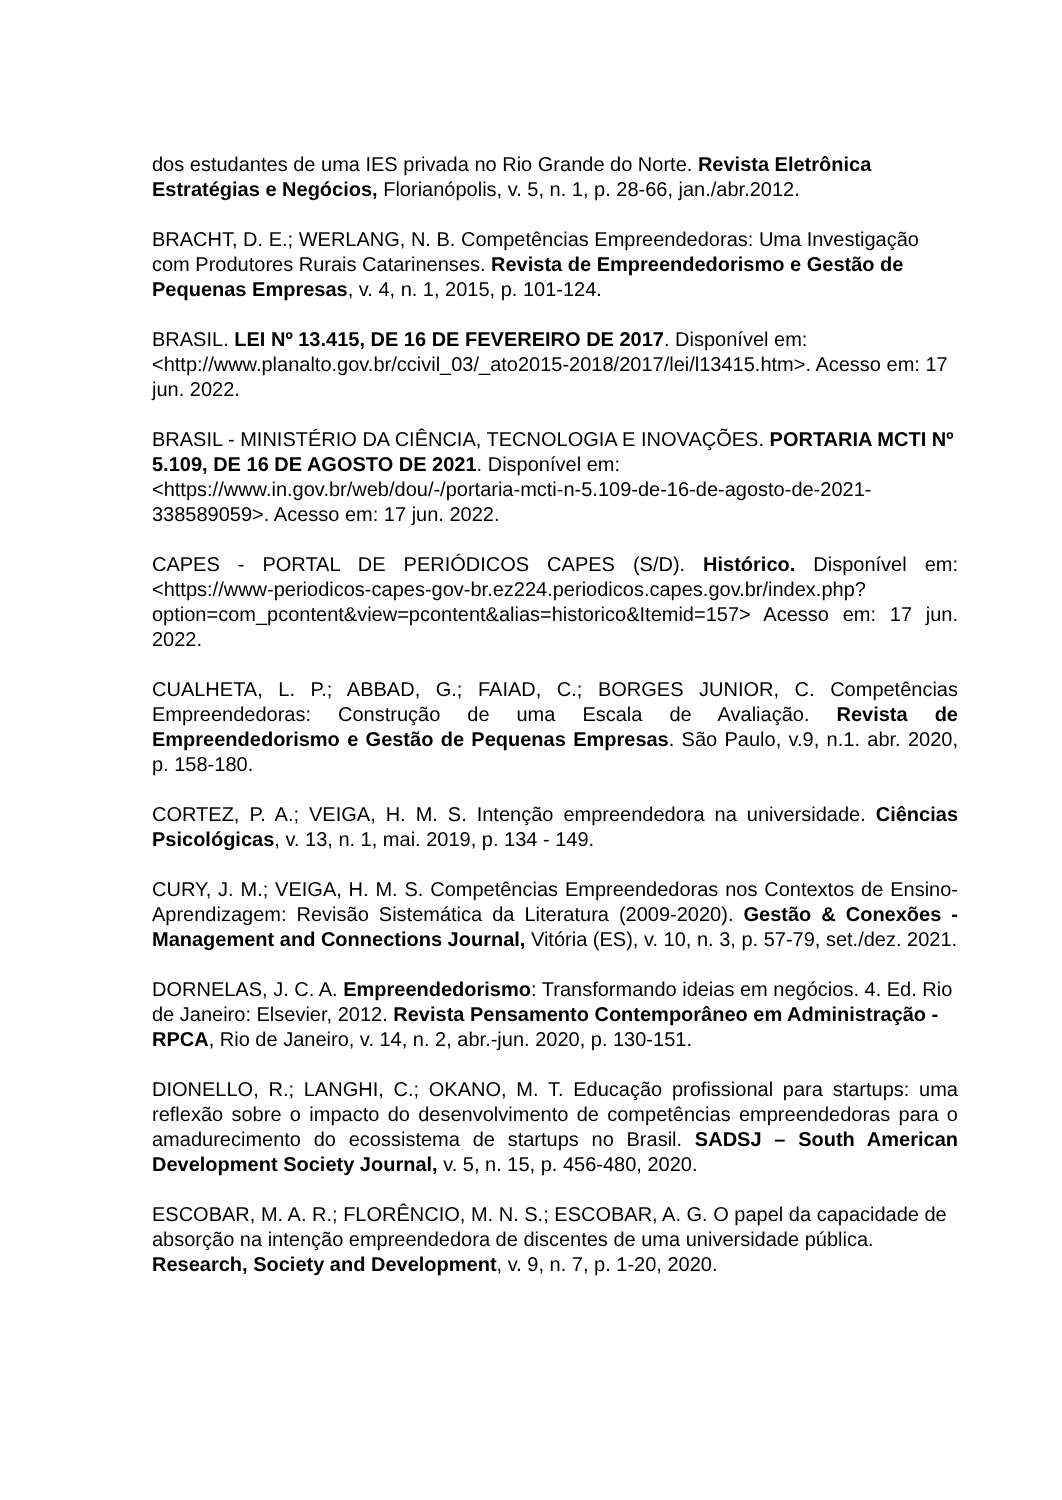dos estudantes de uma IES privada no Rio Grande do Norte. Revista Eletrônica Estratégias e Negócios, Florianópolis, v. 5, n. 1, p. 28-66, jan./abr.2012.
BRACHT, D. E.; WERLANG, N. B. Competências Empreendedoras: Uma Investigação com Produtores Rurais Catarinenses. Revista de Empreendedorismo e Gestão de Pequenas Empresas, v. 4, n. 1, 2015, p. 101-124.
BRASIL. LEI Nº 13.415, DE 16 DE FEVEREIRO DE 2017. Disponível em: <http://www.planalto.gov.br/ccivil_03/_ato2015-2018/2017/lei/l13415.htm>. Acesso em: 17 jun. 2022.
BRASIL - MINISTÉRIO DA CIÊNCIA, TECNOLOGIA E INOVAÇÕES. PORTARIA MCTI Nº 5.109, DE 16 DE AGOSTO DE 2021. Disponível em: <https://www.in.gov.br/web/dou/-/portaria-mcti-n-5.109-de-16-de-agosto-de-2021-338589059>. Acesso em: 17 jun. 2022.
CAPES - PORTAL DE PERIÓDICOS CAPES (S/D). Histórico. Disponível em: <https://www-periodicos-capes-gov-br.ez224.periodicos.capes.gov.br/index.php?option=com_pcontent&view=pcontent&alias=historico&Itemid=157> Acesso em: 17 jun. 2022.
CUALHETA, L. P.; ABBAD, G.; FAIAD, C.; BORGES JUNIOR, C. Competências Empreendedoras: Construção de uma Escala de Avaliação. Revista de Empreendedorismo e Gestão de Pequenas Empresas. São Paulo, v.9, n.1. abr. 2020, p. 158-180.
CORTEZ, P. A.; VEIGA, H. M. S. Intenção empreendedora na universidade. Ciências Psicológicas, v. 13, n. 1, mai. 2019, p. 134 - 149.
CURY, J. M.; VEIGA, H. M. S. Competências Empreendedoras nos Contextos de Ensino-Aprendizagem: Revisão Sistemática da Literatura (2009-2020). Gestão & Conexões - Management and Connections Journal, Vitória (ES), v. 10, n. 3, p. 57-79, set./dez. 2021.
DORNELAS, J. C. A. Empreendedorismo: Transformando ideias em negócios. 4. Ed. Rio de Janeiro: Elsevier, 2012. Revista Pensamento Contemporâneo em Administração - RPCA, Rio de Janeiro, v. 14, n. 2, abr.-jun. 2020, p. 130-151.
DIONELLO, R.; LANGHI, C.; OKANO, M. T. Educação profissional para startups: uma reflexão sobre o impacto do desenvolvimento de competências empreendedoras para o amadurecimento do ecossistema de startups no Brasil. SADSJ – South American Development Society Journal, v. 5, n. 15, p. 456-480, 2020.
ESCOBAR, M. A. R.; FLORÊNCIO, M. N. S.; ESCOBAR, A. G. O papel da capacidade de absorção na intenção empreendedora de discentes de uma universidade pública. Research, Society and Development, v. 9, n. 7, p. 1-20, 2020.